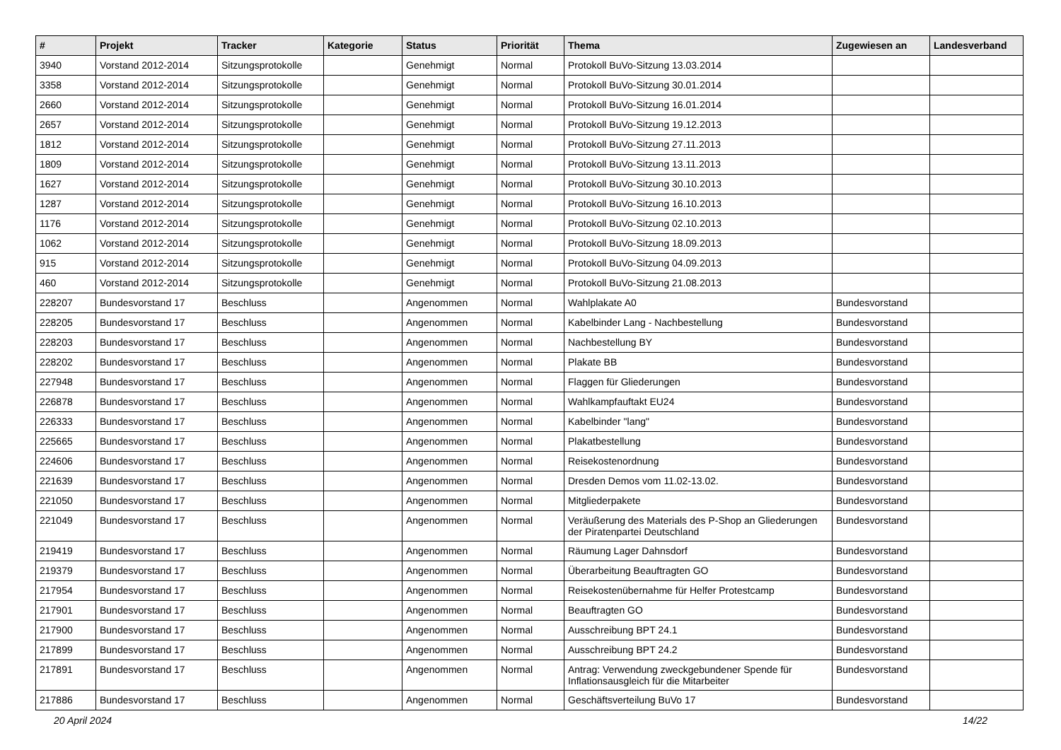| # | Projekt | Tracker | Kategorie | Status | Priorität | Thema | Zugewiesen an | Landesverband |
| --- | --- | --- | --- | --- | --- | --- | --- | --- |
| 3940 | Vorstand 2012-2014 | Sitzungsprotokolle | | Genehmigt | Normal | Protokoll BuVo-Sitzung 13.03.2014 | | |
| 3358 | Vorstand 2012-2014 | Sitzungsprotokolle | | Genehmigt | Normal | Protokoll BuVo-Sitzung 30.01.2014 | | |
| 2660 | Vorstand 2012-2014 | Sitzungsprotokolle | | Genehmigt | Normal | Protokoll BuVo-Sitzung 16.01.2014 | | |
| 2657 | Vorstand 2012-2014 | Sitzungsprotokolle | | Genehmigt | Normal | Protokoll BuVo-Sitzung 19.12.2013 | | |
| 1812 | Vorstand 2012-2014 | Sitzungsprotokolle | | Genehmigt | Normal | Protokoll BuVo-Sitzung 27.11.2013 | | |
| 1809 | Vorstand 2012-2014 | Sitzungsprotokolle | | Genehmigt | Normal | Protokoll BuVo-Sitzung 13.11.2013 | | |
| 1627 | Vorstand 2012-2014 | Sitzungsprotokolle | | Genehmigt | Normal | Protokoll BuVo-Sitzung 30.10.2013 | | |
| 1287 | Vorstand 2012-2014 | Sitzungsprotokolle | | Genehmigt | Normal | Protokoll BuVo-Sitzung 16.10.2013 | | |
| 1176 | Vorstand 2012-2014 | Sitzungsprotokolle | | Genehmigt | Normal | Protokoll BuVo-Sitzung 02.10.2013 | | |
| 1062 | Vorstand 2012-2014 | Sitzungsprotokolle | | Genehmigt | Normal | Protokoll BuVo-Sitzung 18.09.2013 | | |
| 915 | Vorstand 2012-2014 | Sitzungsprotokolle | | Genehmigt | Normal | Protokoll BuVo-Sitzung 04.09.2013 | | |
| 460 | Vorstand 2012-2014 | Sitzungsprotokolle | | Genehmigt | Normal | Protokoll BuVo-Sitzung 21.08.2013 | | |
| 228207 | Bundesvorstand 17 | Beschluss | | Angenommen | Normal | Wahlplakate A0 | Bundesvorstand | |
| 228205 | Bundesvorstand 17 | Beschluss | | Angenommen | Normal | Kabelbinder Lang - Nachbestellung | Bundesvorstand | |
| 228203 | Bundesvorstand 17 | Beschluss | | Angenommen | Normal | Nachbestellung BY | Bundesvorstand | |
| 228202 | Bundesvorstand 17 | Beschluss | | Angenommen | Normal | Plakate BB | Bundesvorstand | |
| 227948 | Bundesvorstand 17 | Beschluss | | Angenommen | Normal | Flaggen für Gliederungen | Bundesvorstand | |
| 226878 | Bundesvorstand 17 | Beschluss | | Angenommen | Normal | Wahlkampfauftakt EU24 | Bundesvorstand | |
| 226333 | Bundesvorstand 17 | Beschluss | | Angenommen | Normal | Kabelbinder "lang" | Bundesvorstand | |
| 225665 | Bundesvorstand 17 | Beschluss | | Angenommen | Normal | Plakatbestellung | Bundesvorstand | |
| 224606 | Bundesvorstand 17 | Beschluss | | Angenommen | Normal | Reisekostenordnung | Bundesvorstand | |
| 221639 | Bundesvorstand 17 | Beschluss | | Angenommen | Normal | Dresden Demos vom 11.02-13.02. | Bundesvorstand | |
| 221050 | Bundesvorstand 17 | Beschluss | | Angenommen | Normal | Mitgliederpakete | Bundesvorstand | |
| 221049 | Bundesvorstand 17 | Beschluss | | Angenommen | Normal | Veräußerung des Materials des P-Shop an Gliederungen der Piratenpartei Deutschland | Bundesvorstand | |
| 219419 | Bundesvorstand 17 | Beschluss | | Angenommen | Normal | Räumung Lager Dahnsdorf | Bundesvorstand | |
| 219379 | Bundesvorstand 17 | Beschluss | | Angenommen | Normal | Überarbeitung Beauftragten GO | Bundesvorstand | |
| 217954 | Bundesvorstand 17 | Beschluss | | Angenommen | Normal | Reisekostenübernahme für Helfer Protestcamp | Bundesvorstand | |
| 217901 | Bundesvorstand 17 | Beschluss | | Angenommen | Normal | Beauftragten GO | Bundesvorstand | |
| 217900 | Bundesvorstand 17 | Beschluss | | Angenommen | Normal | Ausschreibung BPT 24.1 | Bundesvorstand | |
| 217899 | Bundesvorstand 17 | Beschluss | | Angenommen | Normal | Ausschreibung BPT 24.2 | Bundesvorstand | |
| 217891 | Bundesvorstand 17 | Beschluss | | Angenommen | Normal | Antrag: Verwendung zweckgebundener Spende für Inflationsausgleich für die Mitarbeiter | Bundesvorstand | |
| 217886 | Bundesvorstand 17 | Beschluss | | Angenommen | Normal | Geschäftsverteilung BuVo 17 | Bundesvorstand | |
20 April 2024 14/22